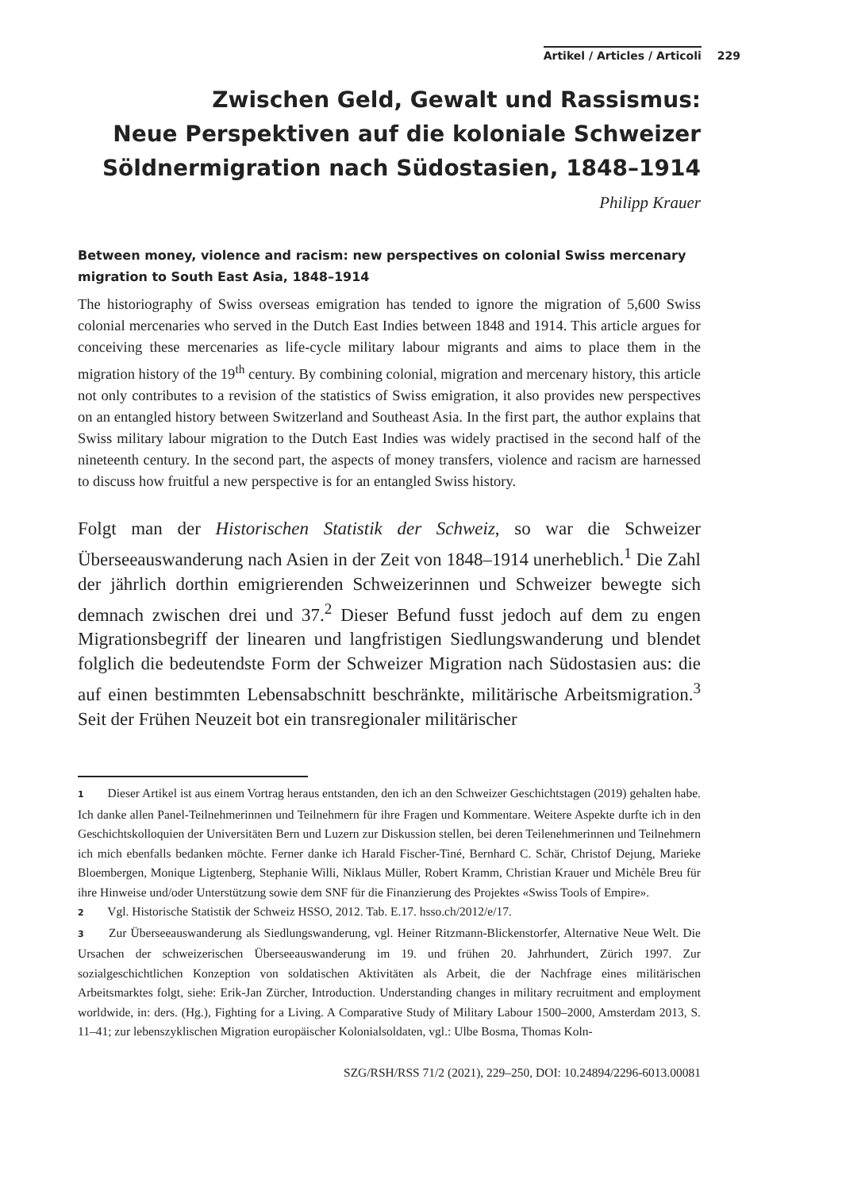Artikel / Articles / Articoli 229
Zwischen Geld, Gewalt und Rassismus:
Neue Perspektiven auf die koloniale Schweizer
Söldnermigration nach Südostasien, 1848–1914
Philipp Krauer
Between money, violence and racism: new perspectives on colonial Swiss mercenary migration to South East Asia, 1848–1914
The historiography of Swiss overseas emigration has tended to ignore the migration of 5,600 Swiss colonial mercenaries who served in the Dutch East Indies between 1848 and 1914. This article argues for conceiving these mercenaries as life-cycle military labour migrants and aims to place them in the migration history of the 19<sup>th</sup> century. By combining colonial, migration and mercenary history, this article not only contributes to a revision of the statistics of Swiss emigration, it also provides new perspectives on an entangled history between Switzerland and Southeast Asia. In the first part, the author explains that Swiss military labour migration to the Dutch East Indies was widely practised in the second half of the nineteenth century. In the second part, the aspects of money transfers, violence and racism are harnessed to discuss how fruitful a new perspective is for an entangled Swiss history.
Folgt man der Historischen Statistik der Schweiz, so war die Schweizer Überseeauswanderung nach Asien in der Zeit von 1848–1914 unerheblich.<sup>1</sup> Die Zahl der jährlich dorthin emigrierenden Schweizerinnen und Schweizer bewegte sich demnach zwischen drei und 37.<sup>2</sup> Dieser Befund fusst jedoch auf dem zu engen Migrationsbegriff der linearen und langfristigen Siedlungswanderung und blendet folglich die bedeutendste Form der Schweizer Migration nach Südostasien aus: die auf einen bestimmten Lebensabschnitt beschränkte, militärische Arbeitsmigration.<sup>3</sup> Seit der Frühen Neuzeit bot ein transregionaler militärischer
1 Dieser Artikel ist aus einem Vortrag heraus entstanden, den ich an den Schweizer Geschichtstagen (2019) gehalten habe. Ich danke allen Panel-Teilnehmerinnen und Teilnehmern für ihre Fragen und Kommentare. Weitere Aspekte durfte ich in den Geschichtskolloquien der Universitäten Bern und Luzern zur Diskussion stellen, bei deren Teilenehmerinnen und Teilnehmern ich mich ebenfalls bedanken möchte. Ferner danke ich Harald Fischer-Tiné, Bernhard C. Schär, Christof Dejung, Marieke Bloembergen, Monique Ligtenberg, Stephanie Willi, Niklaus Müller, Robert Kramm, Christian Krauer und Michèle Breu für ihre Hinweise und/oder Unterstützung sowie dem SNF für die Finanzierung des Projektes «Swiss Tools of Empire».
2 Vgl. Historische Statistik der Schweiz HSSO, 2012. Tab. E.17. hsso.ch/2012/e/17.
3 Zur Überseeauswanderung als Siedlungswanderung, vgl. Heiner Ritzmann-Blickenstorfer, Alternative Neue Welt. Die Ursachen der schweizerischen Überseeauswanderung im 19. und frühen 20. Jahrhundert, Zürich 1997. Zur sozialgeschichtlichen Konzeption von soldatischen Aktivitäten als Arbeit, die der Nachfrage eines militärischen Arbeitsmarktes folgt, siehe: Erik-Jan Zürcher, Introduction. Understanding changes in military recruitment and employment worldwide, in: ders. (Hg.), Fighting for a Living. A Comparative Study of Military Labour 1500–2000, Amsterdam 2013, S. 11–41; zur lebenszyklischen Migration europäischer Kolonialsoldaten, vgl.: Ulbe Bosma, Thomas Koln-
SZG/RSH/RSS 71/2 (2021), 229–250, DOI: 10.24894/2296-6013.00081